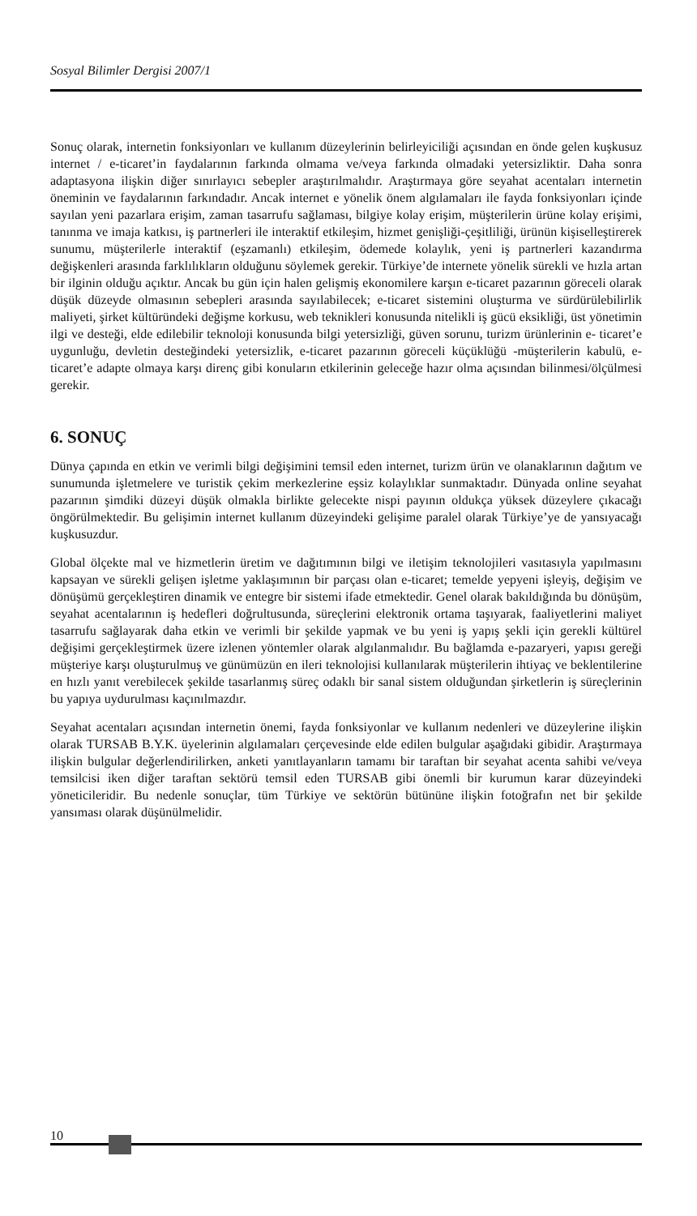Sosyal Bilimler Dergisi 2007/1
Sonuç olarak, internetin fonksiyonları ve kullanım düzeylerinin belirleyiciliği açısından en önde gelen kuşkusuz internet / e-ticaret’in faydalarının farkında olmama ve/veya farkında olmadaki yetersizliktir. Daha sonra adaptasyona ilişkin diğer sınırlayıcı sebepler araştırılmalıdır. Araştırmaya göre seyahat acentaları internetin öneminin ve faydalarının farkındadır. Ancak internet e yönelik önem algılamaları ile fayda fonksiyonları içinde sayılan yeni pazarlara erişim, zaman tasarrufu sağlaması, bilgiye kolay erişim, müşterilerin ürüne kolay erişimi, tanınma ve imaja katkısı, iş partnerleri ile interaktif etkileşim, hizmet genişliği-çeşitliliği, ürünün kişiselleştirerek sunumu, müşterilerle interaktif (eşzamanlı) etkileşim, ödemede kolaylık, yeni iş partnerleri kazandırma değişkenleri arasında farklılıkların olduğunu söylemek gerekir. Türkiye’de internete yönelik sürekli ve hızla artan bir ilginin olduğu açıktır. Ancak bu gün için halen gelişmiş ekonomilere karşın e-ticaret pazarının göreceli olarak düşük düzeyde olmasının sebepleri arasında sayılabilecek; e-ticaret sistemini oluşturma ve sürdürülebilirlik maliyeti, şirket kültüründeki değişme korkusu, web teknikleri konusunda nitelikli iş gücü eksikliği, üst yönetimin ilgi ve desteği, elde edilebilir teknoloji konusunda bilgi yetersizliği, güven sorunu, turizm ürünlerinin e- ticaret’e uygunluğu, devletin desteğindeki yetersizlik, e-ticaret pazarının göreceli küçüklüğü -müşterilerin kabulü, e-ticaret’e adapte olmaya karşı direnç gibi konuların etkilerinin geleceğe hazır olma açısından bilinmesi/ölçülmesi gerekir.
6. SONUÇ
Dünya çapında en etkin ve verimli bilgi değişimini temsil eden internet, turizm ürün ve olanaklarının dağıtım ve sunumunda işletmelere ve turistik çekim merkezlerine eşsiz kolaylıklar sunmaktadır. Dünyada online seyahat pazarının şimdiki düzeyi düşük olmakla birlikte gelecekte nispi payının oldukça yüksek düzeylere çıkacağı öngörülmektedir. Bu gelişimin internet kullanım düzeyindeki gelişime paralel olarak Türkiye’ye de yansıyacağı kuşkusuzdur.
Global ölçekte mal ve hizmetlerin üretim ve dağıtımının bilgi ve iletişim teknolojileri vasıtasıyla yapılmasını kapsayan ve sürekli gelişen işletme yaklaşımının bir parçası olan e-ticaret; temelde yepyeni işleyiş, değişim ve dönüşümü gerçekleştiren dinamik ve entegre bir sistemi ifade etmektedir. Genel olarak bakıldığında bu dönüşüm, seyahat acentalarının iş hedefleri doğrultusunda, süreçlerini elektronik ortama taşıyarak, faaliyetlerini maliyet tasarrufu sağlayarak daha etkin ve verimli bir şekilde yapmak ve bu yeni iş yapış şekli için gerekli kültürel değişimi gerçekleştirmek üzere izlenen yöntemler olarak algılanmalıdır. Bu bağlamda e-pazaryeri, yapısı gereği müşteriye karşı oluşturulmuş ve günümüzün en ileri teknolojisi kullanılarak müşterilerin ihtiyaç ve beklentilerine en hızlı yanıt verebilecek şekilde tasarlanmış süreç odaklı bir sanal sistem olduğundan şirketlerin iş süreçlerinin bu yapıya uydurulması kaçınılmazdır.
Seyahat acentaları açısından internetin önemi, fayda fonksiyonlar ve kullanım nedenleri ve düzeylerine ilişkin olarak TURSAB B.Y.K. üyelerinin algılamaları çerçevesinde elde edilen bulgular aşağıdaki gibidir. Araştırmaya ilişkin bulgular değerlendirilirken, anketi yanıtlayanların tamamı bir taraftan bir seyahat acenta sahibi ve/veya temsilcisi iken diğer taraftan sektörü temsil eden TURSAB gibi önemli bir kurumun karar düzeyindeki yöneticileridir. Bu nedenle sonuçlar, tüm Türkiye ve sektörün bütününe ilişkin fotoğrafın net bir şekilde yansıması olarak düşünülmelidir.
10